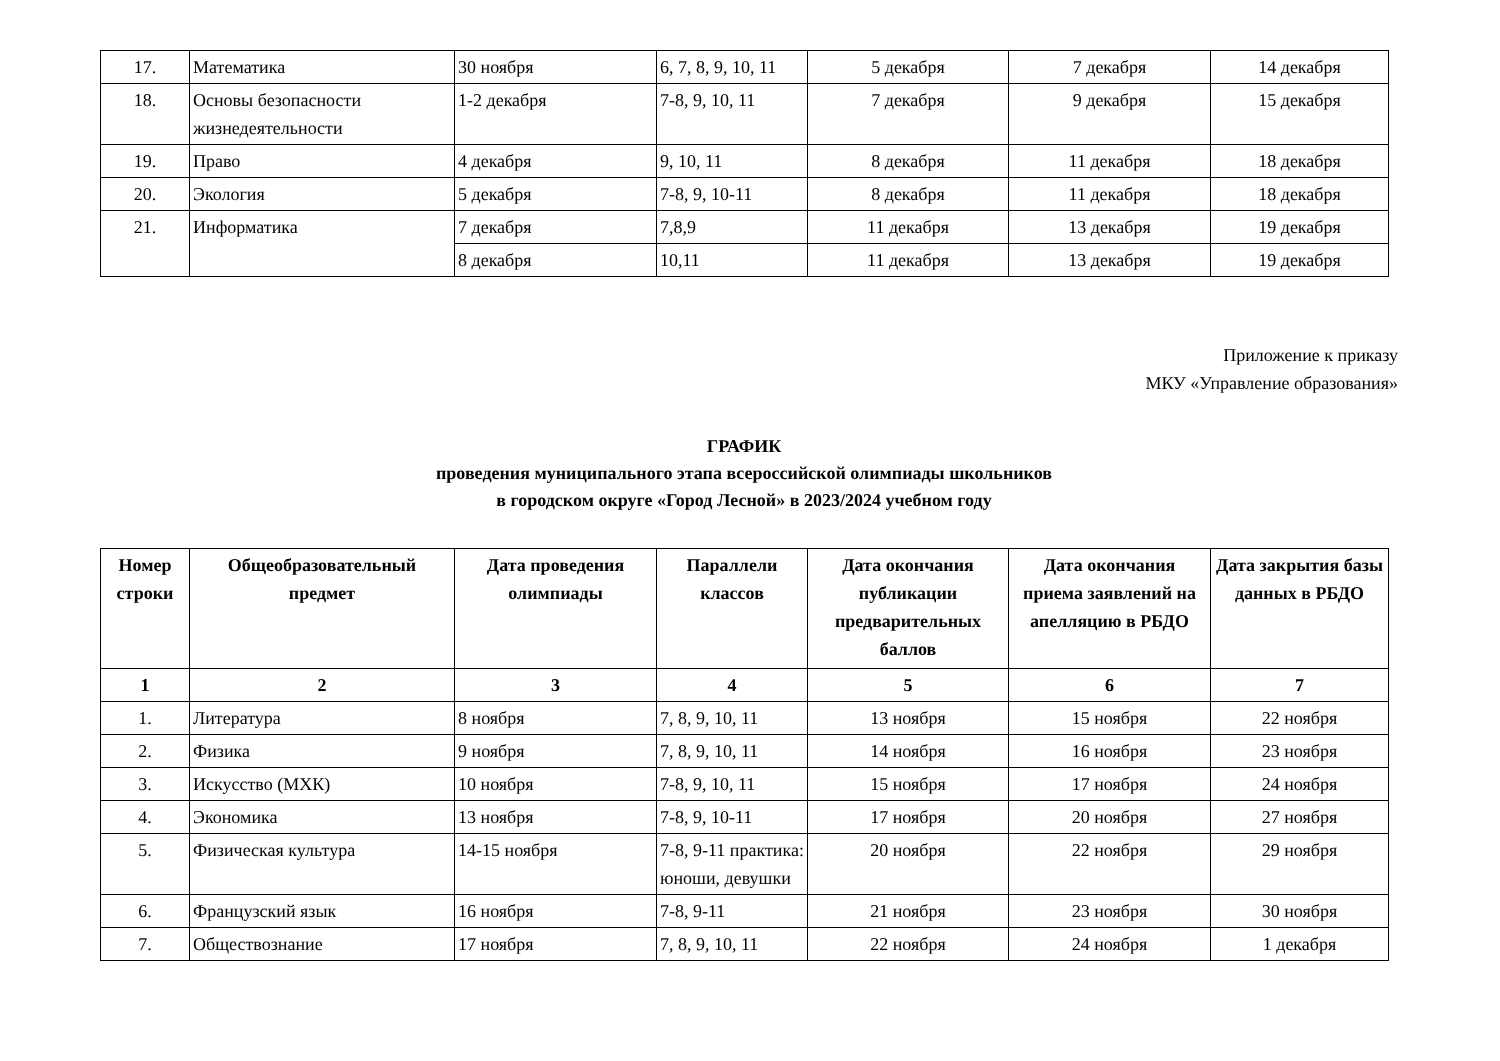| 17. | Математика | 30 ноября | 6, 7, 8, 9, 10, 11 | 5 декабря | 7 декабря | 14 декабря |
| 18. | Основы безопасности жизнедеятельности | 1-2 декабря | 7-8, 9, 10, 11 | 7 декабря | 9 декабря | 15 декабря |
| 19. | Право | 4 декабря | 9, 10, 11 | 8 декабря | 11 декабря | 18 декабря |
| 20. | Экология | 5 декабря | 7-8, 9, 10-11 | 8 декабря | 11 декабря | 18 декабря |
| 21. | Информатика | 7 декабря | 7,8,9 | 11 декабря | 13 декабря | 19 декабря |
| | | 8 декабря | 10,11 | 11 декабря | 13 декабря | 19 декабря |
Приложение к приказу
МКУ «Управление образования»
ГРАФИК
проведения муниципального этапа всероссийской олимпиады школьников
в городском округе «Город Лесной» в 2023/2024 учебном году
| Номер строки | Общеобразовательный предмет | Дата проведения олимпиады | Параллели классов | Дата окончания публикации предварительных баллов | Дата окончания приема заявлений на апелляцию в РБДО | Дата закрытия базы данных в РБДО |
| --- | --- | --- | --- | --- | --- | --- |
| 1 | 2 | 3 | 4 | 5 | 6 | 7 |
| 1. | Литература | 8 ноября | 7, 8, 9, 10, 11 | 13 ноября | 15 ноября | 22 ноября |
| 2. | Физика | 9 ноября | 7, 8, 9, 10, 11 | 14 ноября | 16 ноября | 23 ноября |
| 3. | Искусство (МХК) | 10 ноября | 7-8, 9, 10, 11 | 15 ноября | 17 ноября | 24 ноября |
| 4. | Экономика | 13 ноября | 7-8, 9, 10-11 | 17 ноября | 20 ноября | 27 ноября |
| 5. | Физическая культура | 14-15 ноября | 7-8, 9-11 практика: юноши, девушки | 20 ноября | 22 ноября | 29 ноября |
| 6. | Французский язык | 16 ноября | 7-8, 9-11 | 21 ноября | 23 ноября | 30 ноября |
| 7. | Обществознание | 17 ноября | 7, 8, 9, 10, 11 | 22 ноября | 24 ноября | 1 декабря |